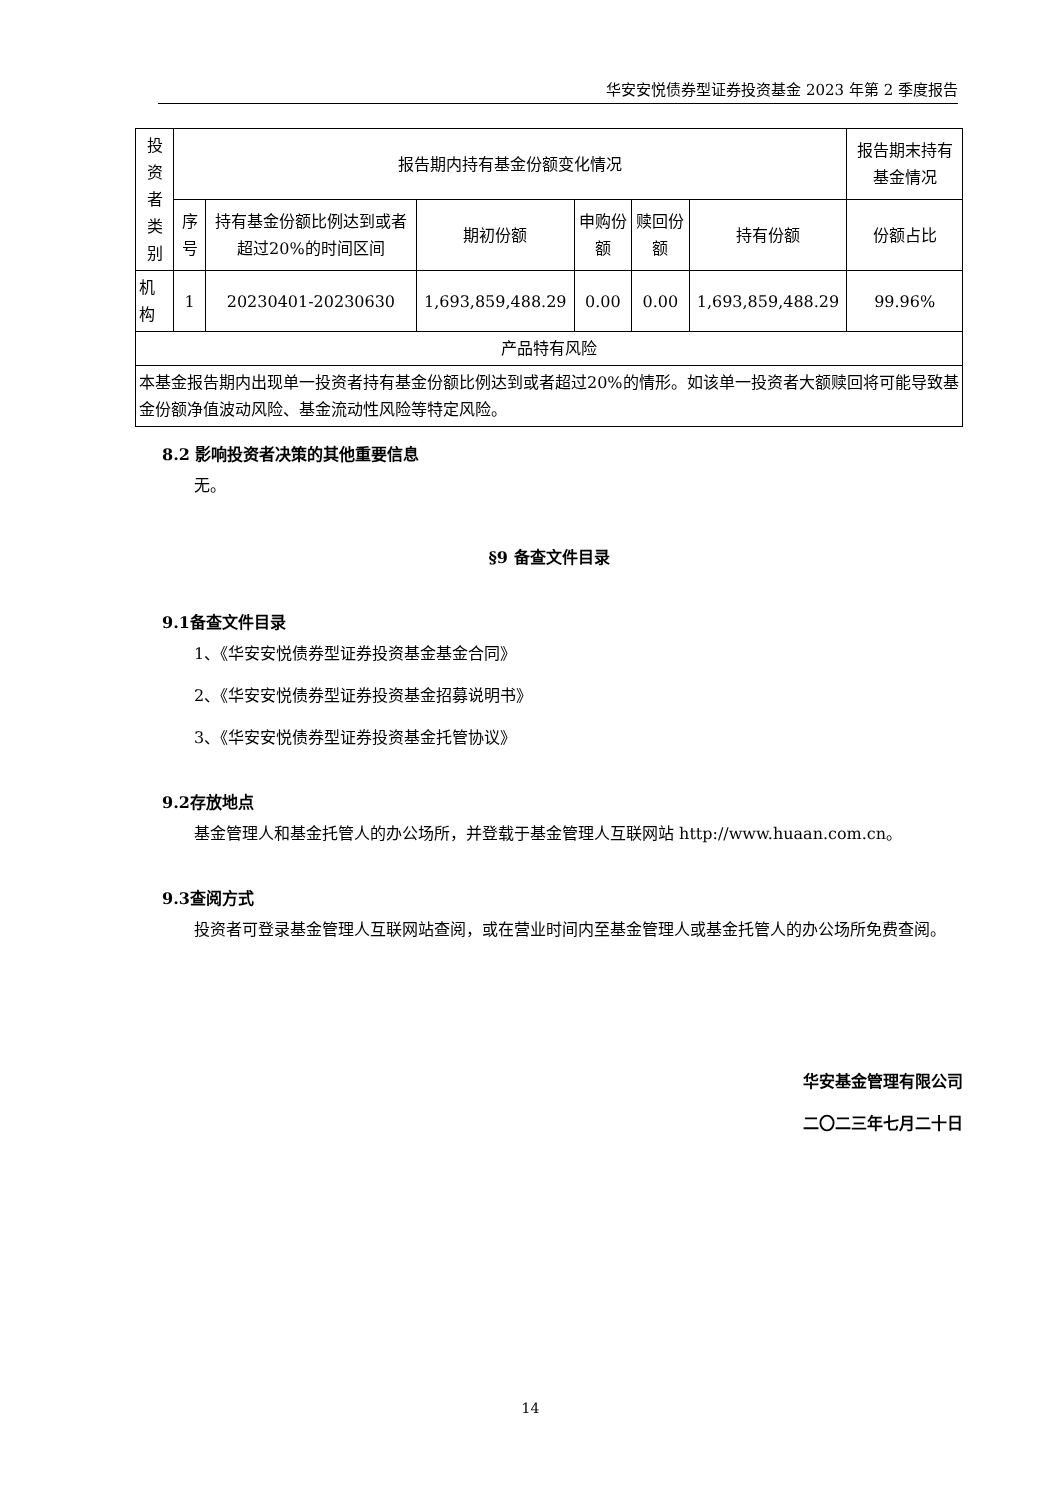华安安悦债券型证券投资基金 2023 年第 2 季度报告
| 投资者 类别 | 报告期内持有基金份额变化情况 | | | | | | 报告期末持有基金情况 |
| --- | --- | --- | --- | --- | --- | --- | --- |
| | 序号 | 持有基金份额比例达到或者超过20%的时间区间 | 期初份额 | 申购份额 | 赎回份额 | 持有份额 | 份额占比 |
| 机构 | 1 | 20230401-20230630 | 1,693,859,488.29 | 0.00 | 0.00 | 1,693,859,488.29 | 99.96% |
| 产品特有风险 | | | | | | | |
| 本基金报告期内出现单一投资者持有基金份额比例达到或者超过20%的情形。如该单一投资者大额赎回将可能导致基金份额净值波动风险、基金流动性风险等特定风险。 | | | | | | | |
8.2 影响投资者决策的其他重要信息
无。
§9 备查文件目录
9.1备查文件目录
1、《华安安悦债券型证券投资基金基金合同》
2、《华安安悦债券型证券投资基金招募说明书》
3、《华安安悦债券型证券投资基金托管协议》
9.2存放地点
基金管理人和基金托管人的办公场所，并登载于基金管理人互联网站 http://www.huaan.com.cn。
9.3查阅方式
投资者可登录基金管理人互联网站查阅，或在营业时间内至基金管理人或基金托管人的办公场所免费查阅。
华安基金管理有限公司
二〇二三年七月二十日
14